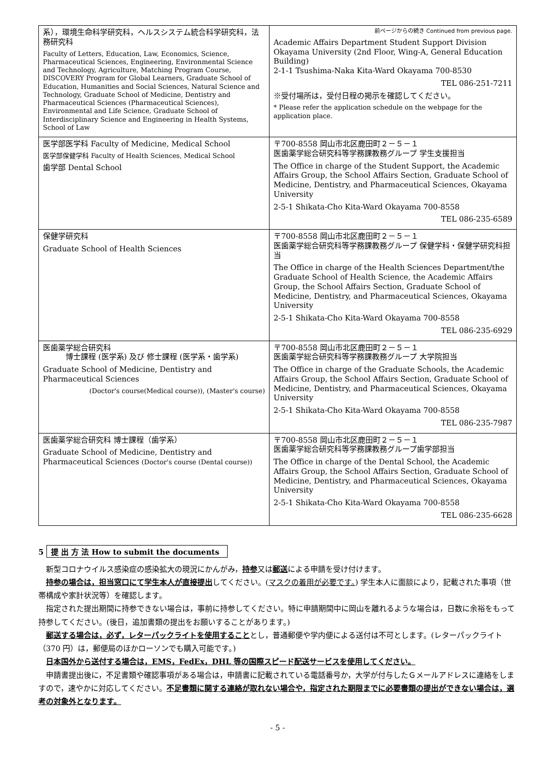| 系），環境生命科学研究科，ヘルスシステム統合科学研究科，法務研究科 Faculty of Letters, Education, Law, Economics, Science, Pharmaceutical Sciences, Engineering, Environmental Science and Technology, Agriculture, Matching Program Course, DISCOVERY Program for Global Learners, Graduate School of Education, Humanities and Social Sciences, Natural Science and Technology, Graduate School of Medicine, Dentistry and Pharmaceutical Sciences (Pharmaceutical Sciences), Environmental and Life Science, Graduate School of Interdisciplinary Science and Engineering in Health Systems, School of Law | 前ページからの続き Continued from previous page. Academic Affairs Department Student Support Division Okayama University (2nd Floor, Wing-A, General Education Building) 2-1-1 Tsushima-Naka Kita-Ward Okayama 700-8530 TEL 086-251-7211 ※受付場所は，受付日程の掲示を確認してください。 * Please refer the application schedule on the webpage for the application place. |
| 医学部医学科 Faculty of Medicine, Medical School 医学部保健学科 Faculty of Health Sciences, Medical School 歯学部 Dental School | 〒700-8558 岡山市北区鹿田町２－５－１ 医歯薬学総合研究科等学務課教務グループ 学生支援担当 The Office in charge of the Student Support, the Academic Affairs Group, the School Affairs Section, Graduate School of Medicine, Dentistry, and Pharmaceutical Sciences, Okayama University 2-5-1 Shikata-Cho Kita-Ward Okayama 700-8558 TEL 086-235-6589 |
| 保健学研究科 Graduate School of Health Sciences | 〒700-8558 岡山市北区鹿田町２－５－１ 医歯薬学総合研究科等学務課教務グループ 保健学科・保健学研究科担当 The Office in charge of the Health Sciences Department/the Graduate School of Health Science, the Academic Affairs Group, the School Affairs Section, Graduate School of Medicine, Dentistry, and Pharmaceutical Sciences, Okayama University 2-5-1 Shikata-Cho Kita-Ward Okayama 700-8558 TEL 086-235-6929 |
| 医歯薬学総合研究科 博士課程 (医学系) 及び 修士課程 (医学系・歯学系) Graduate School of Medicine, Dentistry and Pharmaceutical Sciences (Doctor's course(Medical course)), (Master's course) | 〒700-8558 岡山市北区鹿田町２－５－１ 医歯薬学総合研究科等学務課教務グループ 大学院担当 The Office in charge of the Graduate Schools, the Academic Affairs Group, the School Affairs Section, Graduate School of Medicine, Dentistry, and Pharmaceutical Sciences, Okayama University 2-5-1 Shikata-Cho Kita-Ward Okayama 700-8558 TEL 086-235-7987 |
| 医歯薬学総合研究科 博士課程（歯学系） Graduate School of Medicine, Dentistry and Pharmaceutical Sciences (Doctor's course (Dental course)) | 〒700-8558 岡山市北区鹿田町２－５－１ 医歯薬学総合研究科等学務課教務グループ歯学部担当 The Office in charge of the Dental School, the Academic Affairs Group, the School Affairs Section, Graduate School of Medicine, Dentistry, and Pharmaceutical Sciences, Okayama University 2-5-1 Shikata-Cho Kita-Ward Okayama 700-8558 TEL 086-235-6628 |
5 提 出 方 法 How to submit the documents
新型コロナウイルス感染症の感染拡大の現況にかんがみ，持参又は郵送による申請を受け付けます。
持参の場合は，担当窓口にて学生本人が直接提出してください。(マスクの着用が必要です。) 学生本人に面談により，記載された事項（世帯構成や家計状況等）を確認します。
指定された提出期間に持参できない場合は，事前に持参してください。特に申請期間中に岡山を離れるような場合は，日数に余裕をもって持参してください。(後日，追加書類の提出をお願いすることがあります。)
郵送する場合は，必ず，レターパックライトを使用することとし，普通郵便や学内便による送付は不可とします。(レターパックライト（370 円）は，郵便局のほかローソンでも購入可能です。)
日本国外から送付する場合は，EMS，FedEx，DHL 等の国際スピード配送サービスを使用してください。
申請書提出後に，不足書類や確認事項がある場合は，申請書に記載されている電話番号か，大学が付与したＧメールアドレスに連絡をしますので，速やかに対応してください。不足書類に関する連絡が取れない場合や，指定された期限までに必要書類の提出ができない場合は，選考の対象外となります。
- 5 -